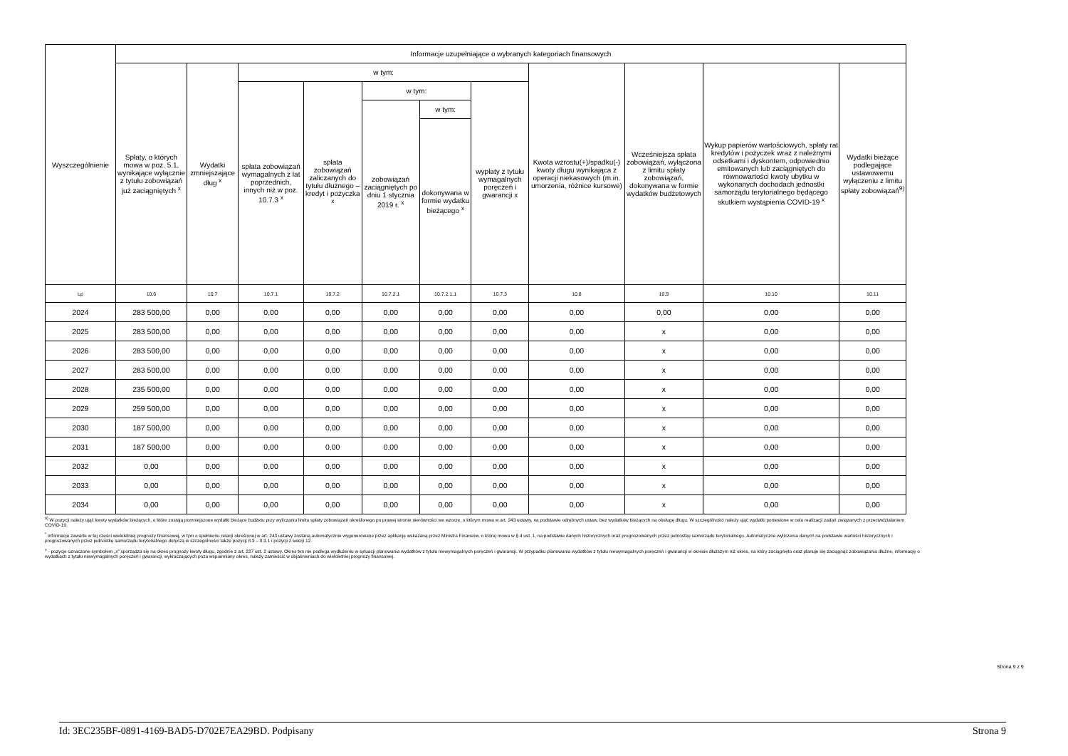| Wyszczególnienie | Informacje uzupełniające o wybranych kategoriach finansowych | | | | | | | | | | |
| --- | --- | --- | --- | --- | --- | --- | --- | --- | --- | --- | --- |
| | Spłaty, o których mowa w poz. 5.1, wynikające wyłącznie z tytułu zobowiązań już zaciągniętych <sup>x</sup> | Wydatki zmniejszające dług <sup>x</sup> | w tym: | | | | | Kwota wzrostu(+)/spadku(-) kwoty długu wynikająca z operacji niekasowych (m.in. umorzenia, różnice kursowe) | Wcześniejsza spłata zobowiązań, wyłączona z limitu spłaty zobowiązań, dokonywana w formie wydatków budżetowych | Wykup papierów wartościowych, spłaty rat kredytów i pożyczek wraz z należnymi odsetkami i dyskontem, odpowiednio emitowanych lub zaciągniętych do równowartości kwoty ubytku w wykonanych dochodach jednostki samorządu terytorialnego będącego skutkiem wystąpienia COVID-19 <sup>x</sup> | Wydatki bieżące podlegające ustawowemu wyłączeniu z limitu spłaty zobowiązań<sup>9)</sup> |
| | | | spłata zobowiązań wymagalnych z lat poprzednich, innych niż w poz. 10.7.3 <sup>x</sup> | spłata zobowiązań zaliczanych do tytułu dłużnego – kredyt i pożyczka <sup>x</sup> | w tym: | | wypłaty z tytułu wymagalnych poręczeń i gwarancji x | | | | |
| | | | | | zobowiązań zaciągniętych po dniu 1 stycznia 2019 r. <sup>x</sup> | w tym: | | | | | |
| | | | | | | dokonywana w formie wydatku bieżącego <sup>x</sup> | | | | | |
| Lp | 10.6 | 10.7 | 10.7.1 | 10.7.2 | 10.7.2.1 | 10.7.2.1.1 | 10.7.3 | 10.8 | 10.9 | 10.10 | 10.11 |
| 2024 | 283 500,00 | 0,00 | 0,00 | 0,00 | 0,00 | 0,00 | 0,00 | 0,00 | 0,00 | 0,00 | 0,00 |
| 2025 | 283 500,00 | 0,00 | 0,00 | 0,00 | 0,00 | 0,00 | 0,00 | 0,00 | x | 0,00 | 0,00 |
| 2026 | 283 500,00 | 0,00 | 0,00 | 0,00 | 0,00 | 0,00 | 0,00 | 0,00 | x | 0,00 | 0,00 |
| 2027 | 283 500,00 | 0,00 | 0,00 | 0,00 | 0,00 | 0,00 | 0,00 | 0,00 | x | 0,00 | 0,00 |
| 2028 | 235 500,00 | 0,00 | 0,00 | 0,00 | 0,00 | 0,00 | 0,00 | 0,00 | x | 0,00 | 0,00 |
| 2029 | 259 500,00 | 0,00 | 0,00 | 0,00 | 0,00 | 0,00 | 0,00 | 0,00 | x | 0,00 | 0,00 |
| 2030 | 187 500,00 | 0,00 | 0,00 | 0,00 | 0,00 | 0,00 | 0,00 | 0,00 | x | 0,00 | 0,00 |
| 2031 | 187 500,00 | 0,00 | 0,00 | 0,00 | 0,00 | 0,00 | 0,00 | 0,00 | x | 0,00 | 0,00 |
| 2032 | 0,00 | 0,00 | 0,00 | 0,00 | 0,00 | 0,00 | 0,00 | 0,00 | x | 0,00 | 0,00 |
| 2033 | 0,00 | 0,00 | 0,00 | 0,00 | 0,00 | 0,00 | 0,00 | 0,00 | x | 0,00 | 0,00 |
| 2034 | 0,00 | 0,00 | 0,00 | 0,00 | 0,00 | 0,00 | 0,00 | 0,00 | x | 0,00 | 0,00 |
<sup>9)</sup> W pozycji należy ująć kwoty wydatków bieżących, o które zostają pomniejszone wydatki bieżące budżetu przy wyliczaniu limitu spłaty zobowiązań określonego po prawej stronie nierówności we wzorze, o którym mowa w art. 243 ustawy, na podstawie odrębnych ustaw, bez wydatków bieżących na obsługę długu. W szczególności należy ująć wydatki poniesione w celu realizacji zadań związanych z przeciwdziałaniem COVID-19.
<sup>*</sup> Informacje zawarte w tej części wieloletniej prognozy finansowej, w tym o spełnieniu relacji określonej w art. 243 ustawy zostaną automatycznie wygenerowane przez aplikację wskazaną przez Ministra Finansów, o której mowa w § 4 ust. 1, na podstawie danych historycznych oraz prognozowanych przez jednostkę samorządu terytorialnego. Automatyczne wyliczenia danych na podstawie wartości historycznych i prognozowanych przez jednostkę samorządu terytorialnego dotyczą w szczególności także pozycji 8.3 – 8.3.1 i pozycji z sekcji 12.
<sup>x</sup> - pozycje oznaczone symbolem „x” sporządza się na okres prognozy kwoty długu, zgodnie z art. 227 ust. 2 ustawy. Okres ten nie podlega wydłużeniu w sytuacji planowania wydatków z tytułu niewymagalnych poręczeń i gwarancji. W przypadku planowania wydatków z tytułu niewymagalnych poręczeń i gwarancji w okresie dłuższym niż okres, na który zaciągnięto oraz planuje się zaciągnąć zobowiązania dłużne, informację o wydatkach z tytułu niewymagalnych poręczeń i gwarancji, wykraczających poza wspomniany okres, należy zamieścić w objaśnieniach do wieloletniej prognozy finansowej.
Strona 9 z 9
Id: 3EC235BF-0891-4169-BAD5-D702E7EA29BD. Podpisany Strona 9